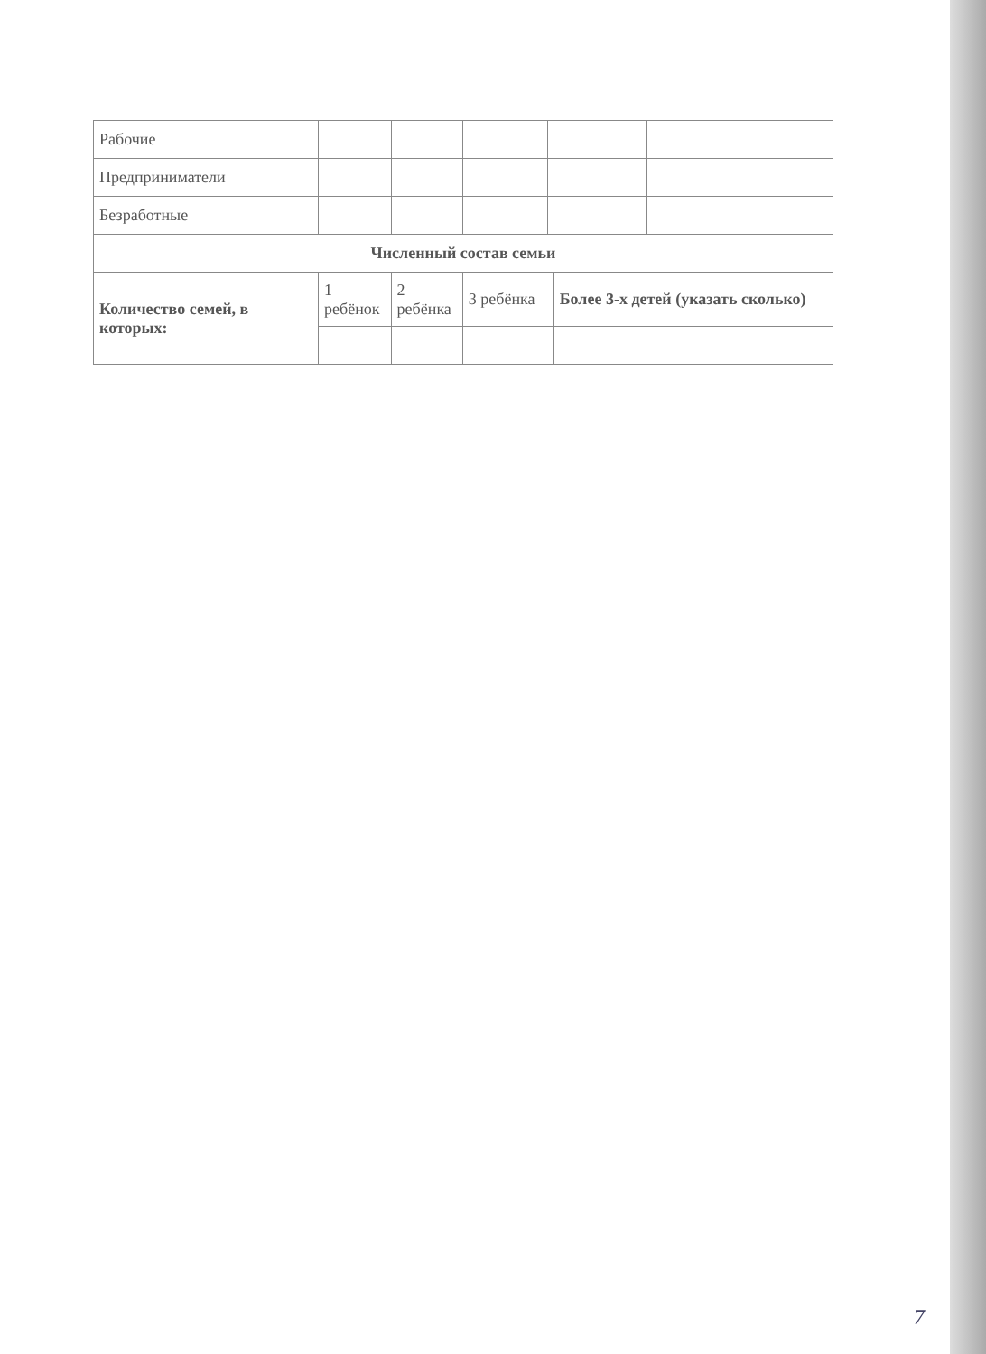| Рабочие | | | | | | |
| Предприниматели | | | | | | |
| Безработные | | | | | | |
| Численный состав семьи | | | | | | |
| Количество семей, в которых: | 1 ребёнок | 2 ребёнка | 3 ребёнка | | Более 3-х детей (указать сколько) | |
7